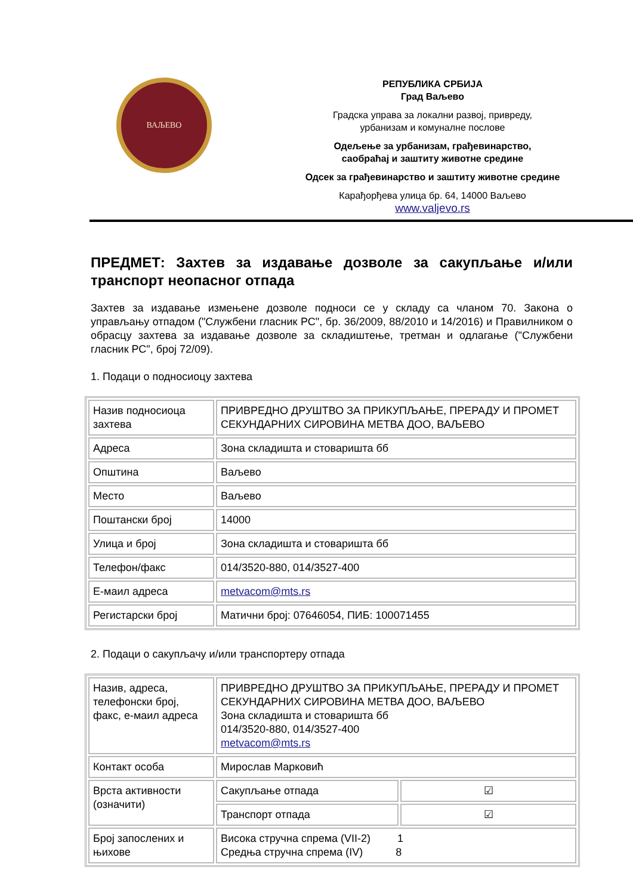ВАЉЕВО
РЕПУБЛИКА СРБИЈА
Град Ваљево
Градска управа за локални развој, привреду,
урбанизам и комуналне послове
Одељење за урбанизам, грађевинарство,
саобраћај и заштиту животне средине
Одсек за грађевинарство и заштиту животне средине
Карађорђева улица бр. 64, 14000 Ваљево
www.valjevo.rs
ПРЕДМЕТ: Захтев за издавање дозволе за сакупљање и/или транспорт неопасног отпада
Захтев за издавање измењене дозволе подноси се у складу са чланом 70. Закона о управљању отпадом ("Службени гласник РС", бр. 36/2009, 88/2010 и 14/2016) и Правилником о обрасцу захтева за издавање дозволе за складиштење, третман и одлагање ("Службени гласник РС", број 72/09).
1. Подаци о подносиоцу захтева
| Назив подносиоца захтева | ПРИВРЕДНО ДРУШТВО ЗА ПРИКУПЉАЊЕ, ПРЕРАДУ И ПРОМЕТ СЕКУНДАРНИХ СИРОВИНА МЕТВА ДОО, ВАЉЕВО |
| Адреса | Зона складишта и стоваришта бб |
| Општина | Ваљево |
| Место | Ваљево |
| Поштански број | 14000 |
| Улица и број | Зона складишта и стоваришта бб |
| Телефон/факс | 014/3520-880, 014/3527-400 |
| Е-маил адреса | metvacom@mts.rs |
| Регистарски број | Матични број: 07646054, ПИБ: 100071455 |
2. Подаци о сакупљачу и/или транспортеру отпада
| Назив, адреса, телефонски број, факс, е-маил адреса | ПРИВРЕДНО ДРУШТВО ЗА ПРИКУПЉАЊЕ, ПРЕРАДУ И ПРОМЕТ СЕКУНДАРНИХ СИРОВИНА МЕТВА ДОО, ВАЉЕВО Зона складишта и стоваришта бб 014/3520-880, 014/3527-400 metvacom@mts.rs | |
| Контакт особа | Мирослав Марковић | |
| Врста активности (означити) | Сакупљање отпада | ☑ |
| | Транспорт отпада | ☑ |
| Број запослених и њихове | Висока стручна спрема (VII-2) 1 Средња стручна спрема (IV) 8 | |